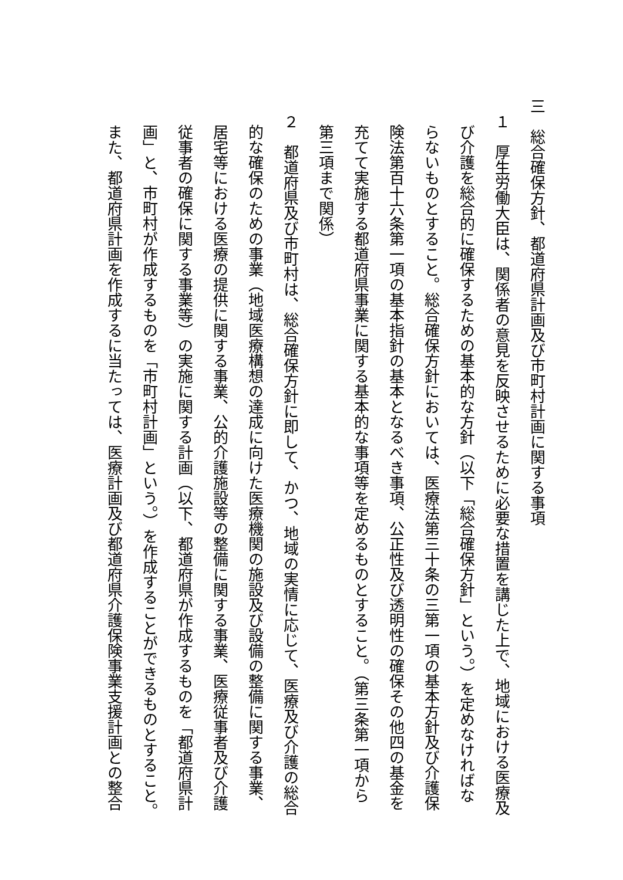三　総合確保方針、都道府県計画及び市町村計画に関する事項
　１　厚生労働大臣は、関係者の意見を反映させるために必要な措置を講じた上で、地域における医療及
び介護を総合的に確保するための基本的な方針（以下「総合確保方針」という。）を定めなければな
らないものとすること。総合確保方針においては、医療法第三十条の三第一項の基本方針及び介護保
険法第百十六条第一項の基本指針の基本となるべき事項、公正性及び透明性の確保その他四の基金を
充てて実施する都道府県事業に関する基本的な事項等を定めるものとすること。（第三条第一項から
第三項まで関係）
　２　都道府県及び市町村は、総合確保方針に即して、かつ、地域の実情に応じて、医療及び介護の総合
的な確保のための事業（地域医療構想の達成に向けた医療機関の施設及び設備の整備に関する事業、
居宅等における医療の提供に関する事業、公的介護施設等の整備に関する事業、医療従事者及び介護
従事者の確保に関する事業等）の実施に関する計画（以下、都道府県が作成するものを「都道府県計
画」と、市町村が作成するものを「市町村計画」という。）を作成することができるものとすること。
また、都道府県計画を作成するに当たっては、医療計画及び都道府県介護保険事業支援計画との整合